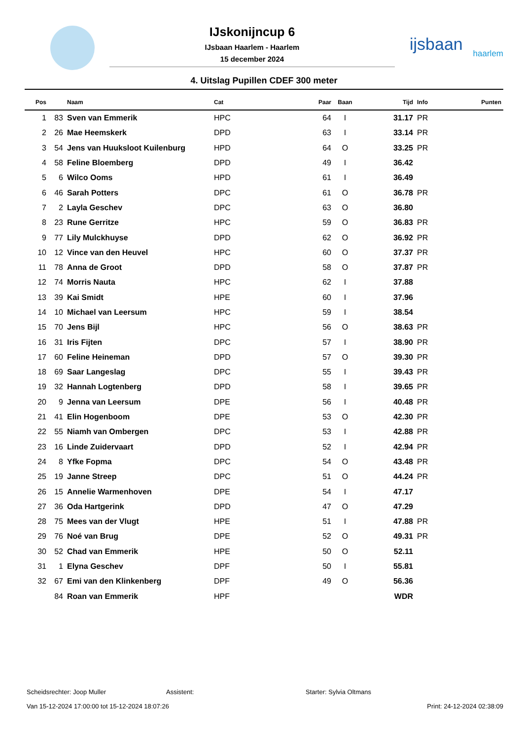IJskonijncup 6
IJsbaan Haarlem - Haarlem
15 december 2024
ijsbaan
haarlem
4. Uitslag Pupillen CDEF 300 meter
| Pos | | Naam | Cat | Paar | Baan | Tijd | Info | Punten |
| --- | --- | --- | --- | --- | --- | --- | --- | --- |
| 1 | 83 | Sven van Emmerik | HPC | 64 | I | 31.17 | PR | |
| 2 | 26 | Mae Heemskerk | DPD | 63 | I | 33.14 | PR | |
| 3 | 54 | Jens van Huuksloot Kuilenburg | HPD | 64 | O | 33.25 | PR | |
| 4 | 58 | Feline Bloemberg | DPD | 49 | I | 36.42 | | |
| 5 | 6 | Wilco Ooms | HPD | 61 | I | 36.49 | | |
| 6 | 46 | Sarah Potters | DPC | 61 | O | 36.78 | PR | |
| 7 | 2 | Layla Geschev | DPC | 63 | O | 36.80 | | |
| 8 | 23 | Rune Gerritze | HPC | 59 | O | 36.83 | PR | |
| 9 | 77 | Lily Mulckhuyse | DPD | 62 | O | 36.92 | PR | |
| 10 | 12 | Vince van den Heuvel | HPC | 60 | O | 37.37 | PR | |
| 11 | 78 | Anna de Groot | DPD | 58 | O | 37.87 | PR | |
| 12 | 74 | Morris Nauta | HPC | 62 | I | 37.88 | | |
| 13 | 39 | Kai Smidt | HPE | 60 | I | 37.96 | | |
| 14 | 10 | Michael van Leersum | HPC | 59 | I | 38.54 | | |
| 15 | 70 | Jens Bijl | HPC | 56 | O | 38.63 | PR | |
| 16 | 31 | Iris Fijten | DPC | 57 | I | 38.90 | PR | |
| 17 | 60 | Feline Heineman | DPD | 57 | O | 39.30 | PR | |
| 18 | 69 | Saar Langeslag | DPC | 55 | I | 39.43 | PR | |
| 19 | 32 | Hannah Logtenberg | DPD | 58 | I | 39.65 | PR | |
| 20 | 9 | Jenna van Leersum | DPE | 56 | I | 40.48 | PR | |
| 21 | 41 | Elin Hogenboom | DPE | 53 | O | 42.30 | PR | |
| 22 | 55 | Niamh van Ombergen | DPC | 53 | I | 42.88 | PR | |
| 23 | 16 | Linde Zuidervaart | DPD | 52 | I | 42.94 | PR | |
| 24 | 8 | Yfke Fopma | DPC | 54 | O | 43.48 | PR | |
| 25 | 19 | Janne Streep | DPC | 51 | O | 44.24 | PR | |
| 26 | 15 | Annelie Warmenhoven | DPE | 54 | I | 47.17 | | |
| 27 | 36 | Oda Hartgerink | DPD | 47 | O | 47.29 | | |
| 28 | 75 | Mees van der Vlugt | HPE | 51 | I | 47.88 | PR | |
| 29 | 76 | Noé van Brug | DPE | 52 | O | 49.31 | PR | |
| 30 | 52 | Chad van Emmerik | HPE | 50 | O | 52.11 | | |
| 31 | 1 | Elyna Geschev | DPF | 50 | I | 55.81 | | |
| 32 | 67 | Emi van den Klinkenberg | DPF | 49 | O | 56.36 | | |
| | 84 | Roan van Emmerik | HPF | | | WDR | | |
Scheidsrechter: Joop Muller Assistent: Starter: Sylvia Oltmans
Van 15-12-2024 17:00:00 tot 15-12-2024 18:07:26 Print: 24-12-2024 02:38:09